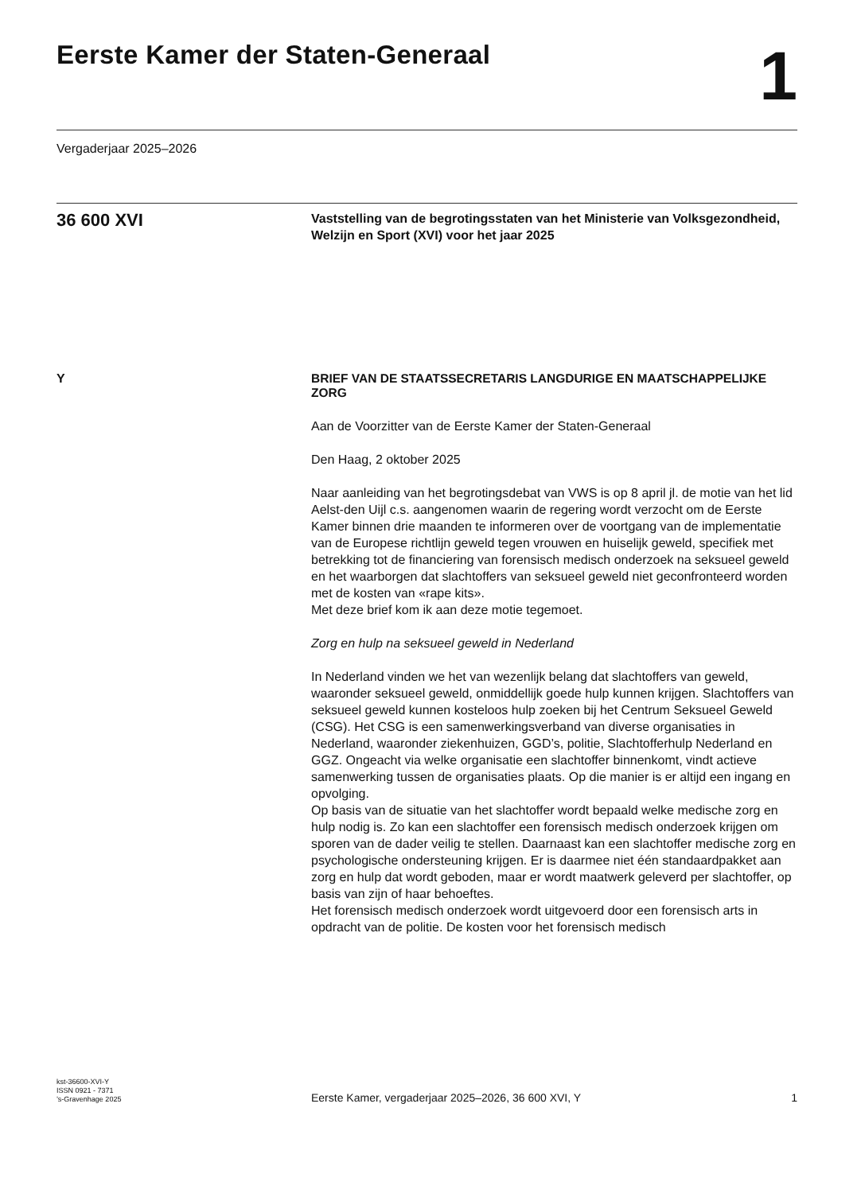Eerste Kamer der Staten-Generaal
1
Vergaderjaar 2025–2026
36 600 XVI
Vaststelling van de begrotingsstaten van het Ministerie van Volksgezondheid, Welzijn en Sport (XVI) voor het jaar 2025
Y
BRIEF VAN DE STAATSSECRETARIS LANGDURIGE EN MAATSCHAPPELIJKE ZORG
Aan de Voorzitter van de Eerste Kamer der Staten-Generaal
Den Haag, 2 oktober 2025
Naar aanleiding van het begrotingsdebat van VWS is op 8 april jl. de motie van het lid Aelst-den Uijl c.s. aangenomen waarin de regering wordt verzocht om de Eerste Kamer binnen drie maanden te informeren over de voortgang van de implementatie van de Europese richtlijn geweld tegen vrouwen en huiselijk geweld, specifiek met betrekking tot de financiering van forensisch medisch onderzoek na seksueel geweld en het waarborgen dat slachtoffers van seksueel geweld niet geconfronteerd worden met de kosten van «rape kits».
Met deze brief kom ik aan deze motie tegemoet.
Zorg en hulp na seksueel geweld in Nederland
In Nederland vinden we het van wezenlijk belang dat slachtoffers van geweld, waaronder seksueel geweld, onmiddellijk goede hulp kunnen krijgen. Slachtoffers van seksueel geweld kunnen kosteloos hulp zoeken bij het Centrum Seksueel Geweld (CSG). Het CSG is een samenwerkings­verband van diverse organisaties in Nederland, waaronder ziekenhuizen, GGD’s, politie, Slachtofferhulp Nederland en GGZ. Ongeacht via welke organisatie een slachtoffer binnenkomt, vindt actieve samenwerking tussen de organisaties plaats. Op die manier is er altijd een ingang en opvolging.
Op basis van de situatie van het slachtoffer wordt bepaald welke medische zorg en hulp nodig is. Zo kan een slachtoffer een forensisch medisch onderzoek krijgen om sporen van de dader veilig te stellen. Daarnaast kan een slachtoffer medische zorg en psychologische onder­steuning krijgen. Er is daarmee niet één standaardpakket aan zorg en hulp dat wordt geboden, maar er wordt maatwerk geleverd per slachtoffer, op basis van zijn of haar behoeftes.
Het forensisch medisch onderzoek wordt uitgevoerd door een forensisch arts in opdracht van de politie. De kosten voor het forensisch medisch
kst-36600-XVI-Y
ISSN 0921 - 7371
’s-Gravenhage 2025
Eerste Kamer, vergaderjaar 2025–2026, 36 600 XVI, Y
1